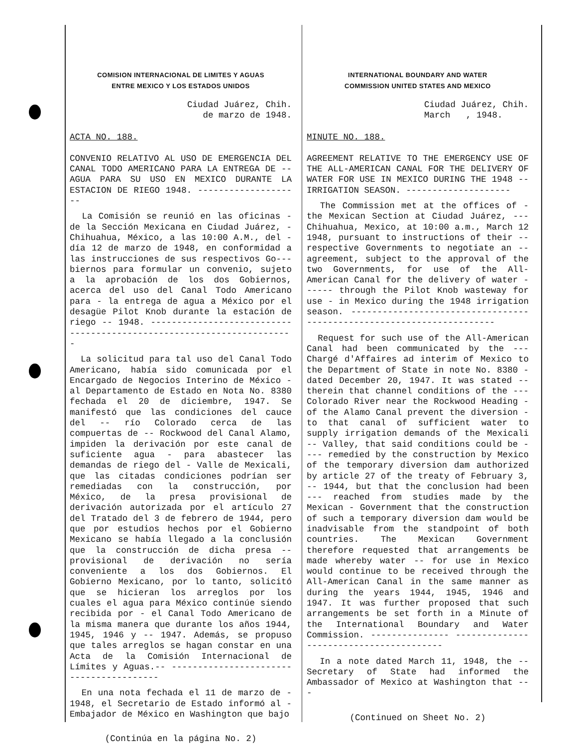COMISION INTERNACIONAL DE LIMITES Y AGUAS
ENTRE MEXICO Y LOS ESTADOS UNIDOS
Ciudad Juárez, Chih.
de marzo de 1948.
ACTA NO. 188.
CONVENIO RELATIVO AL USO DE EMERGENCIA DEL CANAL TODO AMERICANO PARA LA ENTREGA DE -- AGUA PARA SU USO EN MEXICO DURANTE LA ESTACION DE RIEGO 1948. --------------------
La Comisión se reunió en las oficinas - de la Sección Mexicana en Ciudad Juárez, - Chihuahua, México, a las 10:00 A.M., del - día 12 de marzo de 1948, en conformidad a las instrucciones de sus respectivos Go--- biernos para formular un convenio, sujeto a la aprobación de los dos Gobiernos, acerca del uso del Canal Todo Americano para - la entrega de agua a México por el desagüe Pilot Knob durante la estación de riego -- 1948. ----------------------------------------------------------------------
La solicitud para tal uso del Canal Todo Americano, había sido comunicada por el Encargado de Negocios Interino de México - al Departamento de Estado en Nota No. 8380 fechada el 20 de diciembre, 1947. Se manifestó que las condiciones del cauce del -- río Colorado cerca de las compuertas de -- Rockwood del Canal Alamo, impiden la derivación por este canal de suficiente agua - para abastecer las demandas de riego del - Valle de Mexicali, que las citadas condiciones podrían ser remediadas con la construcción, por México, de la presa provisional de derivación autorizada por el artículo 27 del Tratado del 3 de febrero de 1944, pero que por estudios hechos por el Gobierno Mexicano se había llegado a la conclusión que la construcción de dicha presa -- provisional de derivación no sería conveniente a los dos Gobiernos. El Gobierno Mexicano, por lo tanto, solicitó que se hicieran los arreglos por los cuales el agua para México continúe siendo recibida por - el Canal Todo Americano de la misma manera que durante los años 1944, 1945, 1946 y -- 1947. Además, se propuso que tales arreglos se hagan constar en una Acta de la Comisión Internacional de Límites y Aguas.-- ----------------------------------------
En una nota fechada el 11 de marzo de - 1948, el Secretario de Estado informó al - Embajador de México en Washington que bajo
(Continúa en la página No. 2)
INTERNATIONAL BOUNDARY AND WATER
COMMISSION UNITED STATES AND MEXICO
Ciudad Juárez, Chih.
March , 1948.
MINUTE NO. 188.
AGREEMENT RELATIVE TO THE EMERGENCY USE OF THE ALL-AMERICAN CANAL FOR THE DELIVERY OF WATER FOR USE IN MEXICO DURING THE 1948 -- IRRIGATION SEASON. --------------------
The Commission met at the offices of - the Mexican Section at Ciudad Juárez, --- Chihuahua, Mexico, at 10:00 a.m., March 12 1948, pursuant to instructions of their -- respective Governments to negotiate an -- agreement, subject to the approval of the two Governments, for use of the All-American Canal for the delivery of water ------ through the Pilot Knob wasteway for use - in Mexico during the 1948 irrigation season. ----------------------------------------------------------------------
Request for such use of the All-American Canal had been communicated by the --- Chargé d'Affaires ad interim of Mexico to the Department of State in note No. 8380 - dated December 20, 1947. It was stated -- therein that channel conditions of the --- Colorado River near the Rockwood Heading - of the Alamo Canal prevent the diversion - to that canal of sufficient water to supply irrigation demands of the Mexicali -- Valley, that said conditions could be ---- remedied by the construction by Mexico of the temporary diversion dam authorized by article 27 of the treaty of February 3, -- 1944, but that the conclusion had been --- reached from studies made by the Mexican - Government that the construction of such a temporary diversion dam would be inadvisable from the standpoint of both countries. The Mexican Government therefore requested that arrangements be made whereby water -- for use in Mexico would continue to be received through the All-American Canal in the same manner as during the years 1944, 1945, 1946 and 1947. It was further proposed that such arrangements be set forth in a Minute of the International Boundary and Water Commission. --------------- ----------------------------------------
In a note dated March 11, 1948, the -- Secretary of State had informed the Ambassador of Mexico at Washington that ---
(Continued on Sheet No. 2)